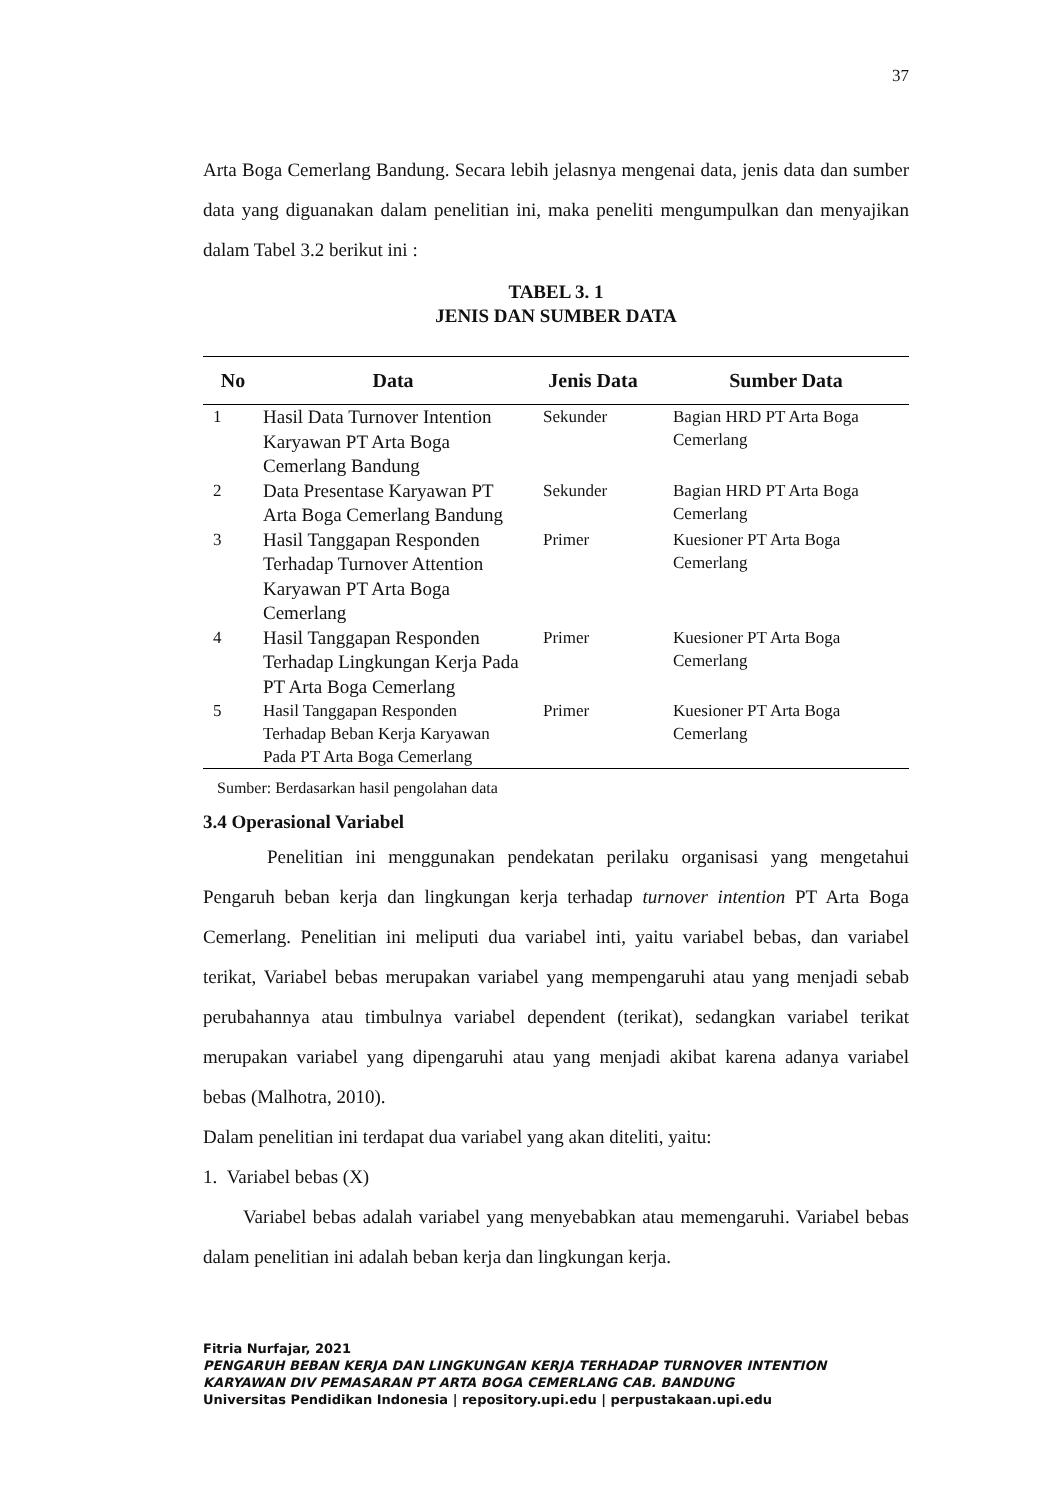37
Arta Boga Cemerlang Bandung. Secara lebih jelasnya mengenai data, jenis data dan sumber data yang diguanakan dalam penelitian ini, maka peneliti mengumpulkan dan menyajikan dalam Tabel 3.2 berikut ini :
TABEL 3. 1
JENIS DAN SUMBER DATA
| No | Data | Jenis Data | Sumber Data |
| --- | --- | --- | --- |
| 1 | Hasil Data Turnover Intention Karyawan PT Arta Boga Cemerlang Bandung | Sekunder | Bagian HRD PT Arta Boga Cemerlang |
| 2 | Data Presentase Karyawan PT Arta Boga Cemerlang Bandung | Sekunder | Bagian HRD PT Arta Boga Cemerlang |
| 3 | Hasil Tanggapan Responden Terhadap Turnover Attention Karyawan PT Arta Boga Cemerlang | Primer | Kuesioner PT Arta Boga Cemerlang |
| 4 | Hasil Tanggapan Responden Terhadap Lingkungan Kerja Pada PT Arta Boga Cemerlang | Primer | Kuesioner PT Arta Boga Cemerlang |
| 5 | Hasil Tanggapan Responden Terhadap Beban Kerja Karyawan Pada PT Arta Boga Cemerlang | Primer | Kuesioner PT Arta Boga Cemerlang |
Sumber: Berdasarkan hasil pengolahan data
3.4 Operasional Variabel
Penelitian ini menggunakan pendekatan perilaku organisasi yang mengetahui Pengaruh beban kerja dan lingkungan kerja terhadap turnover intention PT Arta Boga Cemerlang. Penelitian ini meliputi dua variabel inti, yaitu variabel bebas, dan variabel terikat, Variabel bebas merupakan variabel yang mempengaruhi atau yang menjadi sebab perubahannya atau timbulnya variabel dependent (terikat), sedangkan variabel terikat merupakan variabel yang dipengaruhi atau yang menjadi akibat karena adanya variabel bebas (Malhotra, 2010).
Dalam penelitian ini terdapat dua variabel yang akan diteliti, yaitu:
1. Variabel bebas (X)
Variabel bebas adalah variabel yang menyebabkan atau memengaruhi. Variabel bebas dalam penelitian ini adalah beban kerja dan lingkungan kerja.
Fitria Nurfajar, 2021
PENGARUH BEBAN KERJA DAN LINGKUNGAN KERJA TERHADAP TURNOVER INTENTION
KARYAWAN DIV PEMASARAN PT ARTA BOGA CEMERLANG CAB. BANDUNG
Universitas Pendidikan Indonesia | repository.upi.edu | perpustakaan.upi.edu